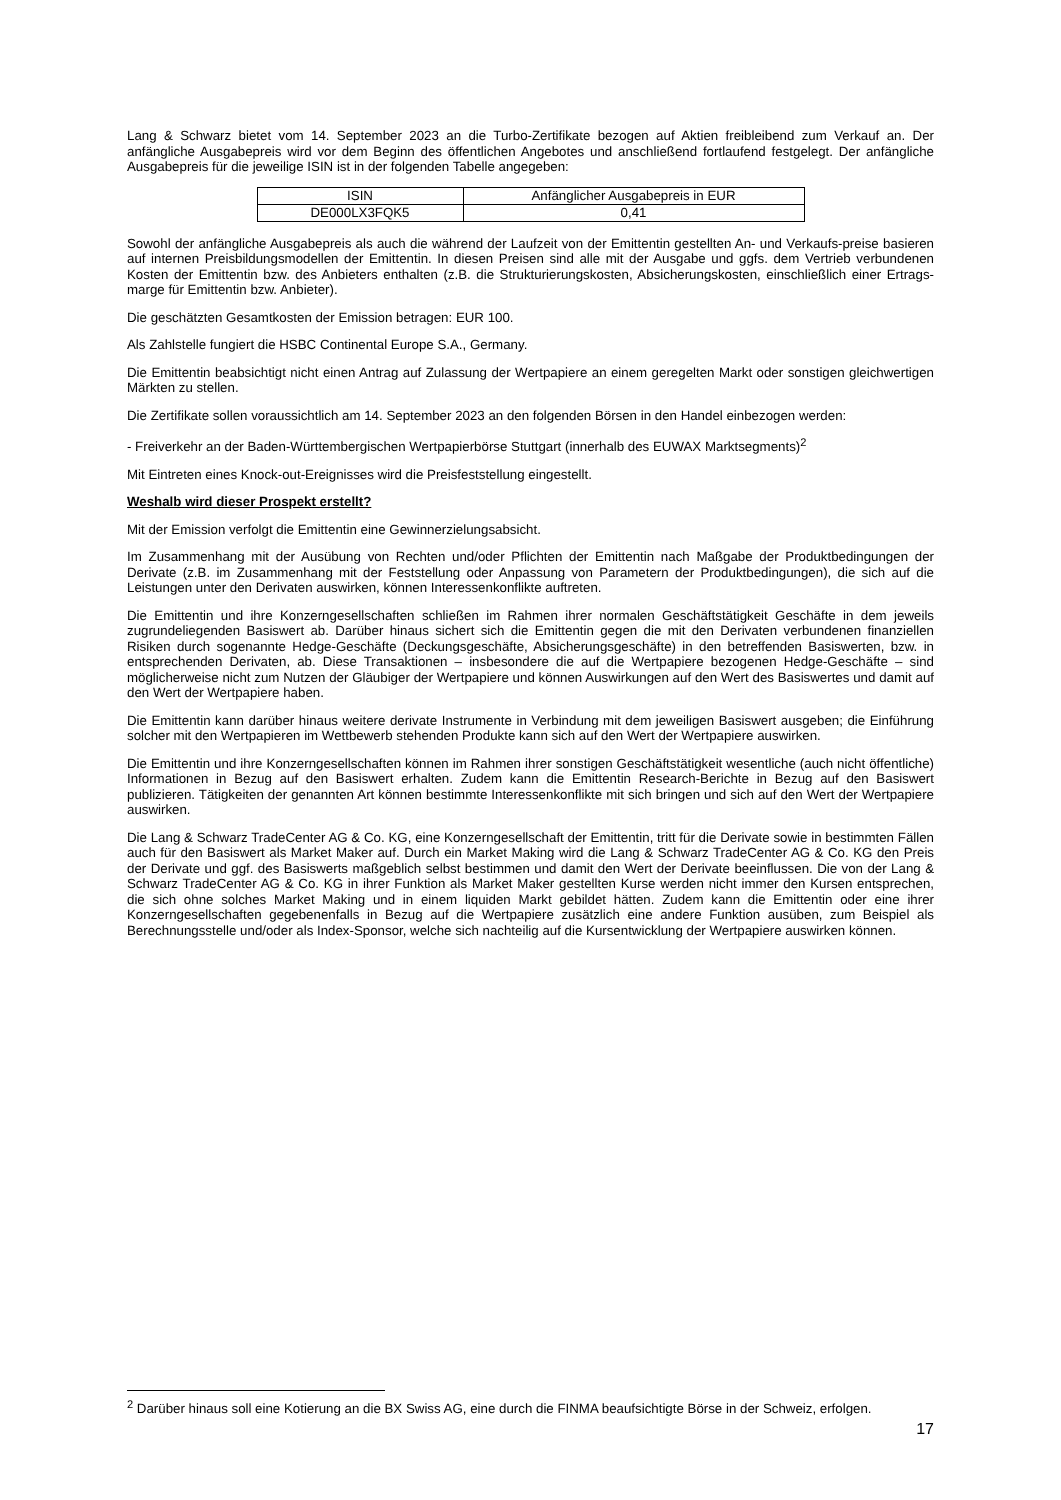Lang & Schwarz bietet vom 14. September 2023 an die Turbo-Zertifikate bezogen auf Aktien freibleibend zum Verkauf an. Der anfängliche Ausgabepreis wird vor dem Beginn des öffentlichen Angebotes und anschließend fortlaufend festgelegt. Der anfängliche Ausgabepreis für die jeweilige ISIN ist in der folgenden Tabelle angegeben:
| ISIN | Anfänglicher Ausgabepreis in EUR |
| DE000LX3FQK5 | 0,41 |
Sowohl der anfängliche Ausgabepreis als auch die während der Laufzeit von der Emittentin gestellten An- und Verkaufs-preise basieren auf internen Preisbildungsmodellen der Emittentin. In diesen Preisen sind alle mit der Ausgabe und ggfs. dem Vertrieb verbundenen Kosten der Emittentin bzw. des Anbieters enthalten (z.B. die Strukturierungskosten, Absicherungskosten, einschließlich einer Ertrags-marge für Emittentin bzw. Anbieter).
Die geschätzten Gesamtkosten der Emission betragen: EUR 100.
Als Zahlstelle fungiert die HSBC Continental Europe S.A., Germany.
Die Emittentin beabsichtigt nicht einen Antrag auf Zulassung der Wertpapiere an einem geregelten Markt oder sonstigen gleichwertigen Märkten zu stellen.
Die Zertifikate sollen voraussichtlich am 14. September 2023 an den folgenden Börsen in den Handel einbezogen werden:
- Freiverkehr an der Baden-Württembergischen Wertpapierbörse Stuttgart (innerhalb des EUWAX Marktsegments)<sup>2</sup>
Mit Eintreten eines Knock-out-Ereignisses wird die Preisfeststellung eingestellt.
Weshalb wird dieser Prospekt erstellt?
Mit der Emission verfolgt die Emittentin eine Gewinnerzielungsabsicht.
Im Zusammenhang mit der Ausübung von Rechten und/oder Pflichten der Emittentin nach Maßgabe der Produktbedingungen der Derivate (z.B. im Zusammenhang mit der Feststellung oder Anpassung von Parametern der Produktbedingungen), die sich auf die Leistungen unter den Derivaten auswirken, können Interessenkonflikte auftreten.
Die Emittentin und ihre Konzerngesellschaften schließen im Rahmen ihrer normalen Geschäftstätigkeit Geschäfte in dem jeweils zugrundeliegenden Basiswert ab. Darüber hinaus sichert sich die Emittentin gegen die mit den Derivaten verbundenen finanziellen Risiken durch sogenannte Hedge-Geschäfte (Deckungsgeschäfte, Absicherungsgeschäfte) in den betreffenden Basiswerten, bzw. in entsprechenden Derivaten, ab. Diese Transaktionen – insbesondere die auf die Wertpapiere bezogenen Hedge-Geschäfte – sind möglicherweise nicht zum Nutzen der Gläubiger der Wertpapiere und können Auswirkungen auf den Wert des Basiswertes und damit auf den Wert der Wertpapiere haben.
Die Emittentin kann darüber hinaus weitere derivate Instrumente in Verbindung mit dem jeweiligen Basiswert ausgeben; die Einführung solcher mit den Wertpapieren im Wettbewerb stehenden Produkte kann sich auf den Wert der Wertpapiere auswirken.
Die Emittentin und ihre Konzerngesellschaften können im Rahmen ihrer sonstigen Geschäftstätigkeit wesentliche (auch nicht öffentliche) Informationen in Bezug auf den Basiswert erhalten. Zudem kann die Emittentin Research-Berichte in Bezug auf den Basiswert publizieren. Tätigkeiten der genannten Art können bestimmte Interessenkonflikte mit sich bringen und sich auf den Wert der Wertpapiere auswirken.
Die Lang & Schwarz TradeCenter AG & Co. KG, eine Konzerngesellschaft der Emittentin, tritt für die Derivate sowie in bestimmten Fällen auch für den Basiswert als Market Maker auf. Durch ein Market Making wird die Lang & Schwarz TradeCenter AG & Co. KG den Preis der Derivate und ggf. des Basiswerts maßgeblich selbst bestimmen und damit den Wert der Derivate beeinflussen. Die von der Lang & Schwarz TradeCenter AG & Co. KG in ihrer Funktion als Market Maker gestellten Kurse werden nicht immer den Kursen entsprechen, die sich ohne solches Market Making und in einem liquiden Markt gebildet hätten. Zudem kann die Emittentin oder eine ihrer Konzerngesellschaften gegebenenfalls in Bezug auf die Wertpapiere zusätzlich eine andere Funktion ausüben, zum Beispiel als Berechnungsstelle und/oder als Index-Sponsor, welche sich nachteilig auf die Kursentwicklung der Wertpapiere auswirken können.
<sup>2</sup> Darüber hinaus soll eine Kotierung an die BX Swiss AG, eine durch die FINMA beaufsichtigte Börse in der Schweiz, erfolgen.
17